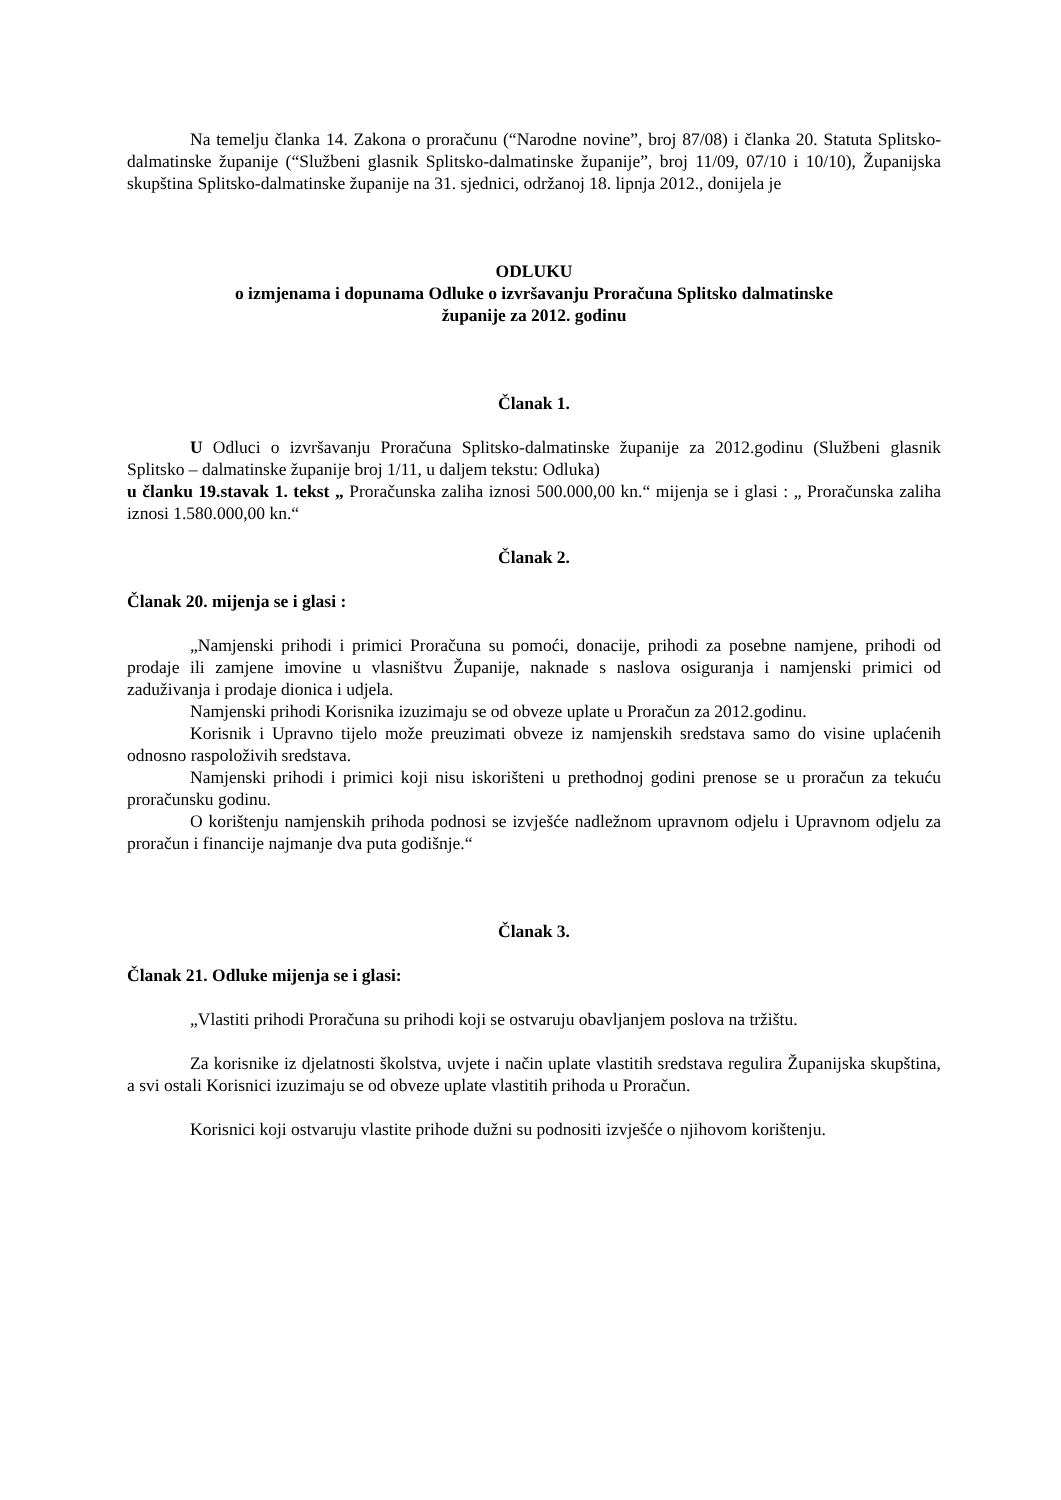Na temelju članka 14. Zakona o proračunu (“Narodne novine”, broj 87/08) i članka 20. Statuta Splitsko-dalmatinske županije (“Službeni glasnik Splitsko-dalmatinske županije”, broj 11/09, 07/10 i 10/10), Županijska skupština Splitsko-dalmatinske županije na 31. sjednici, održanoj 18. lipnja 2012., donijela je
ODLUKU
o izmjenama i dopunama Odluke o izvršavanju Proračuna Splitsko dalmatinske
županije za 2012. godinu
Članak 1.
U Odluci o izvršavanju Proračuna Splitsko-dalmatinske županije za 2012.godinu (Službeni glasnik Splitsko – dalmatinske županije broj 1/11, u daljem tekstu: Odluka)
u članku 19.stavak 1. tekst „ Proračunska zaliha iznosi 500.000,00 kn.“ mijenja se i glasi : „ Proračunska zaliha iznosi 1.580.000,00 kn.“
Članak 2.
Članak 20. mijenja se i glasi :
„Namjenski prihodi i primici Proračuna su pomoći, donacije, prihodi za posebne namjene, prihodi od prodaje ili zamjene imovine u vlasništvu Županije, naknade s naslova osiguranja i namjenski primici od zaduživanja i prodaje dionica i udjela.
Namjenski prihodi Korisnika izuzimaju se od obveze uplate u Proračun za 2012.godinu.
Korisnik i Upravno tijelo može preuzimati obveze iz namjenskih sredstava samo do visine uplaćenih odnosno raspoloživih sredstava.
Namjenski prihodi i primici koji nisu iskorišteni u prethodnoj godini prenose se u proračun za tekuću proračunsku godinu.
O korištenju namjenskih prihoda podnosi se izvješće nadležnom upravnom odjelu i Upravnom odjelu za proračun i financije najmanje dva puta godišnje.“
Članak 3.
Članak 21. Odluke mijenja se i glasi:
„Vlastiti prihodi Proračuna su prihodi koji se ostvaruju obavljanjem poslova na tržištu.
Za korisnike iz djelatnosti školstva, uvjete i način uplate vlastitih sredstava regulira Županijska skupština, a svi ostali Korisnici izuzimaju se od obveze uplate vlastitih prihoda u Proračun.
Korisnici koji ostvaruju vlastite prihode dužni su podnositi izvješće o njihovom korištenju.